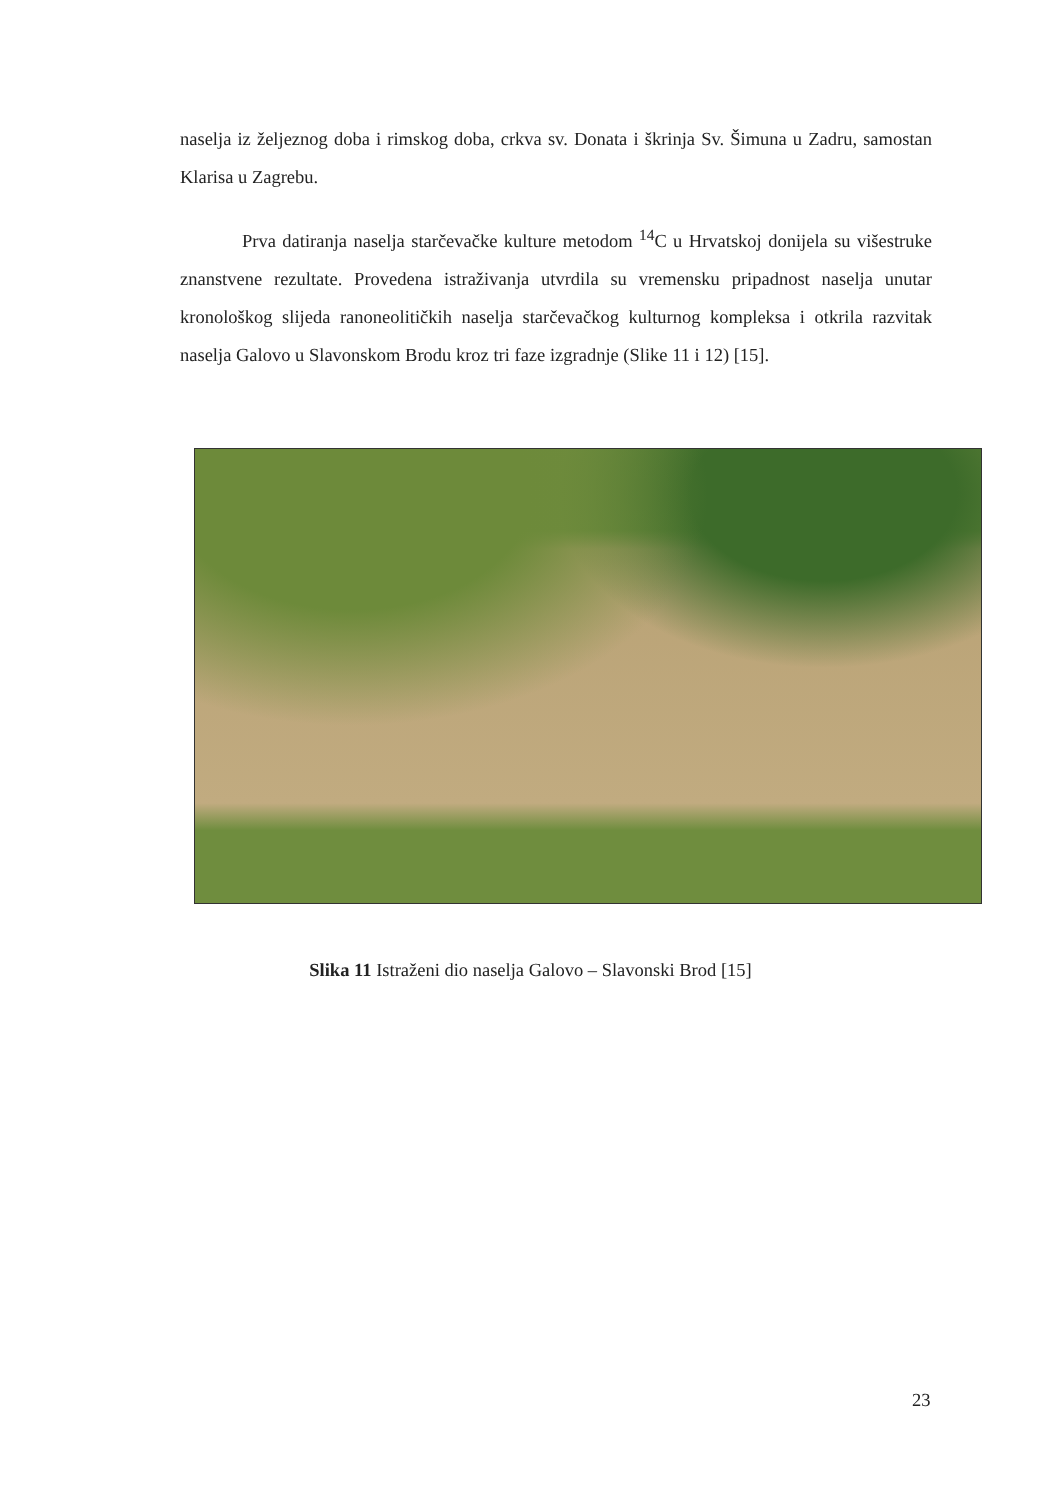naselja iz željeznog doba i rimskog doba, crkva sv. Donata i škrinja Sv. Šimuna u Zadru, samostan Klarisa u Zagrebu.
Prva datiranja naselja starčevačke kulture metodom <sup>14</sup>C u Hrvatskoj donijela su višestruke znanstvene rezultate. Provedena istraživanja utvrdila su vremensku pripadnost naselja unutar kronološkog slijeda ranoneolitičkih naselja starčevačkog kulturnog kompleksa i otkrila razvitak naselja Galovo u Slavonskom Brodu kroz tri faze izgradnje (Slike 11 i 12) [15].
Slika 11 Istraženi dio naselja Galovo – Slavonski Brod [15]
23